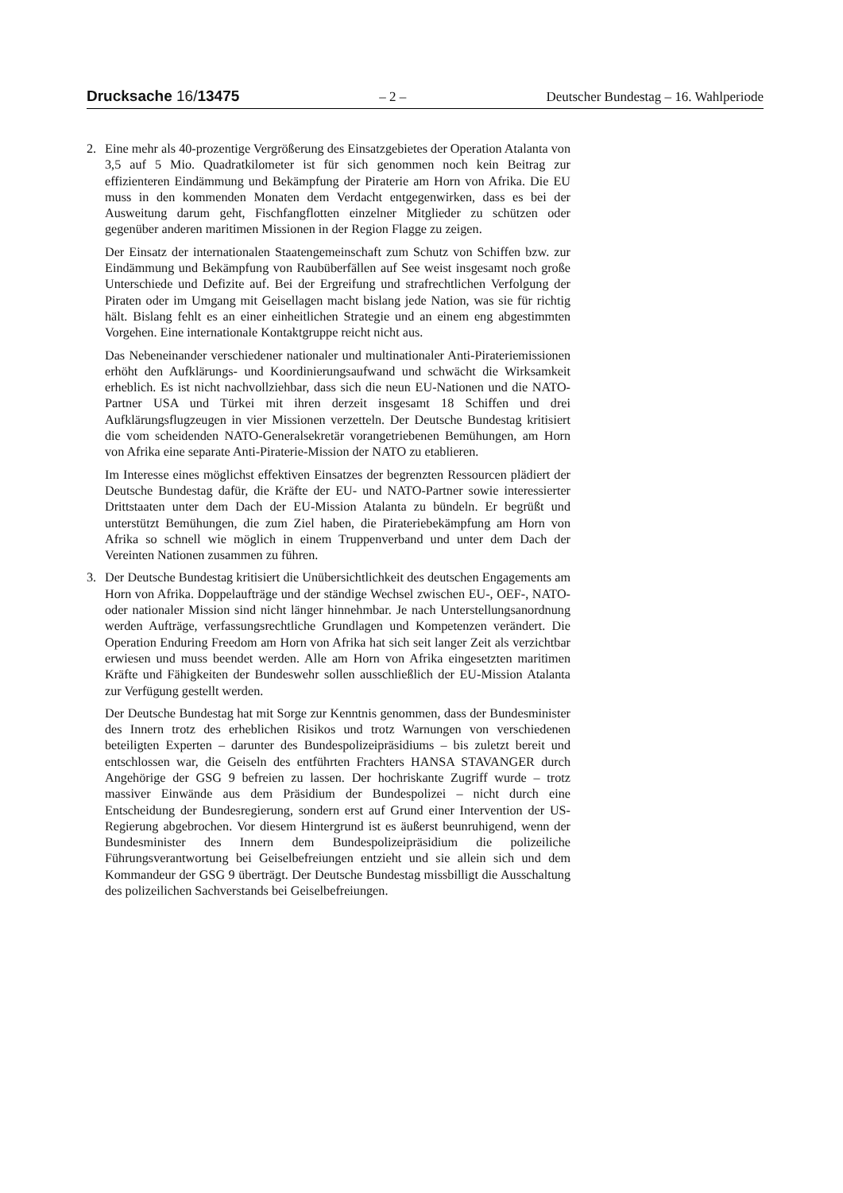Drucksache 16/13475 – 2 – Deutscher Bundestag – 16. Wahlperiode
2. Eine mehr als 40-prozentige Vergrößerung des Einsatzgebietes der Operation Atalanta von 3,5 auf 5 Mio. Quadratkilometer ist für sich genommen noch kein Beitrag zur effizienteren Eindämmung und Bekämpfung der Piraterie am Horn von Afrika. Die EU muss in den kommenden Monaten dem Verdacht entgegenwirken, dass es bei der Ausweitung darum geht, Fischfangflotten einzelner Mitglieder zu schützen oder gegenüber anderen maritimen Missionen in der Region Flagge zu zeigen.
Der Einsatz der internationalen Staatengemeinschaft zum Schutz von Schiffen bzw. zur Eindämmung und Bekämpfung von Raubüberfällen auf See weist insgesamt noch große Unterschiede und Defizite auf. Bei der Ergreifung und strafrechtlichen Verfolgung der Piraten oder im Umgang mit Geisellagen macht bislang jede Nation, was sie für richtig hält. Bislang fehlt es an einer einheitlichen Strategie und an einem eng abgestimmten Vorgehen. Eine internationale Kontaktgruppe reicht nicht aus.
Das Nebeneinander verschiedener nationaler und multinationaler Anti-Pirateriemissionen erhöht den Aufklärungs- und Koordinierungsaufwand und schwächt die Wirksamkeit erheblich. Es ist nicht nachvollziehbar, dass sich die neun EU-Nationen und die NATO-Partner USA und Türkei mit ihren derzeit insgesamt 18 Schiffen und drei Aufklärungsflugzeugen in vier Missionen verzetteln. Der Deutsche Bundestag kritisiert die vom scheidenden NATO-Generalsekretär vorangetriebenen Bemühungen, am Horn von Afrika eine separate Anti-Piraterie-Mission der NATO zu etablieren.
Im Interesse eines möglichst effektiven Einsatzes der begrenzten Ressourcen plädiert der Deutsche Bundestag dafür, die Kräfte der EU- und NATO-Partner sowie interessierter Drittstaaten unter dem Dach der EU-Mission Atalanta zu bündeln. Er begrüßt und unterstützt Bemühungen, die zum Ziel haben, die Pirateriebekämpfung am Horn von Afrika so schnell wie möglich in einem Truppenverband und unter dem Dach der Vereinten Nationen zusammen zu führen.
3. Der Deutsche Bundestag kritisiert die Unübersichtlichkeit des deutschen Engagements am Horn von Afrika. Doppelaufträge und der ständige Wechsel zwischen EU-, OEF-, NATO- oder nationaler Mission sind nicht länger hinnehmbar. Je nach Unterstellungsanordnung werden Aufträge, verfassungsrechtliche Grundlagen und Kompetenzen verändert. Die Operation Enduring Freedom am Horn von Afrika hat sich seit langer Zeit als verzichtbar erwiesen und muss beendet werden. Alle am Horn von Afrika eingesetzten maritimen Kräfte und Fähigkeiten der Bundeswehr sollen ausschließlich der EU-Mission Atalanta zur Verfügung gestellt werden.
Der Deutsche Bundestag hat mit Sorge zur Kenntnis genommen, dass der Bundesminister des Innern trotz des erheblichen Risikos und trotz Warnungen von verschiedenen beteiligten Experten – darunter des Bundespolizeipräsidiums – bis zuletzt bereit und entschlossen war, die Geiseln des entführten Frachters HANSA STAVANGER durch Angehörige der GSG 9 befreien zu lassen. Der hochriskante Zugriff wurde – trotz massiver Einwände aus dem Präsidium der Bundespolizei – nicht durch eine Entscheidung der Bundesregierung, sondern erst auf Grund einer Intervention der US-Regierung abgebrochen. Vor diesem Hintergrund ist es äußerst beunruhigend, wenn der Bundesminister des Innern dem Bundespolizeipräsidium die polizeiliche Führungsverantwortung bei Geiselbefreiungen entzieht und sie allein sich und dem Kommandeur der GSG 9 überträgt. Der Deutsche Bundestag missbilligt die Ausschaltung des polizeilichen Sachverstands bei Geiselbefreiungen.